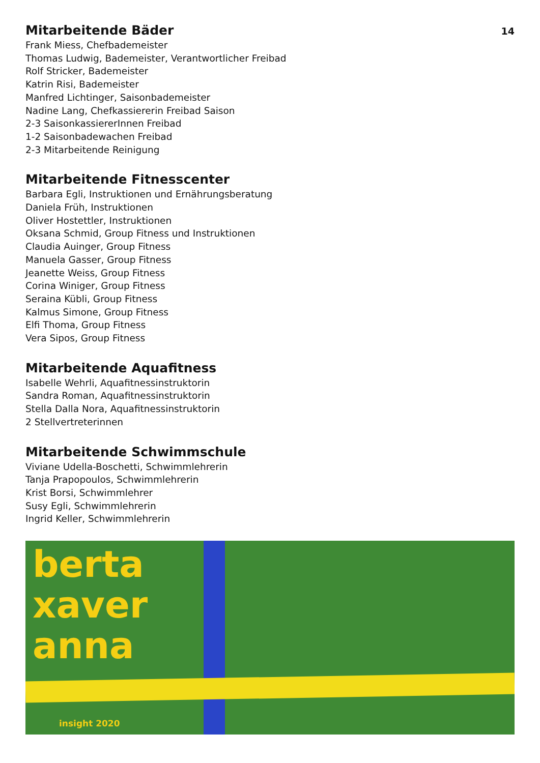14
Mitarbeitende Bäder
Frank Miess, Chefbademeister
Thomas Ludwig, Bademeister, Verantwortlicher Freibad
Rolf Stricker, Bademeister
Katrin Risi, Bademeister
Manfred Lichtinger, Saisonbademeister
Nadine Lang, Chefkassiererin Freibad Saison
2-3 SaisonkassiererInnen Freibad
1-2 Saisonbadewachen Freibad
2-3 Mitarbeitende Reinigung
Mitarbeitende Fitnesscenter
Barbara Egli, Instruktionen und Ernährungsberatung
Daniela Früh, Instruktionen
Oliver Hostettler, Instruktionen
Oksana Schmid, Group Fitness und Instruktionen
Claudia Auinger, Group Fitness
Manuela Gasser, Group Fitness
Jeanette Weiss, Group Fitness
Corina Winiger, Group Fitness
Seraina Kübli, Group Fitness
Kalmus Simone, Group Fitness
Elfi Thoma, Group Fitness
Vera Sipos, Group Fitness
Mitarbeitende Aquafitness
Isabelle Wehrli, Aquafitnessinstruktorin
Sandra Roman, Aquafitnessinstruktorin
Stella Dalla Nora, Aquafitnessinstruktorin
2 Stellvertreterinnen
Mitarbeitende Schwimmschule
Viviane Udella-Boschetti, Schwimmlehrerin
Tanja Prapopoulos, Schwimmlehrerin
Krist Borsi, Schwimmlehrer
Susy Egli, Schwimmlehrerin
Ingrid Keller, Schwimmlehrerin
berta
xaver
anna
insight 2020